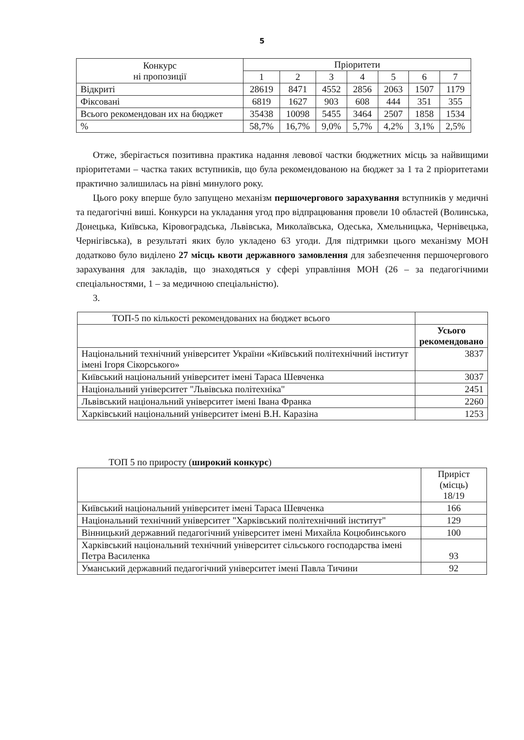5
| Конкурс ні пропозиції | Пріоритети | | | | | | |
| --- | --- | --- | --- | --- | --- | --- | --- |
| | 1 | 2 | 3 | 4 | 5 | 6 | 7 |
| Відкриті | 28619 | 8471 | 4552 | 2856 | 2063 | 1507 | 1179 |
| Фіксовані | 6819 | 1627 | 903 | 608 | 444 | 351 | 355 |
| Всього рекомендован их на бюджет | 35438 | 10098 | 5455 | 3464 | 2507 | 1858 | 1534 |
| % | 58,7% | 16,7% | 9,0% | 5,7% | 4,2% | 3,1% | 2,5% |
Отже, зберігається позитивна практика надання левової частки бюджетних місць за найвищими пріоритетами – частка таких вступників, що була рекомендованою на бюджет за 1 та 2 пріоритетами практично залишилась на рівні минулого року.
Цього року вперше було запущено механізм першочергового зарахування вступників у медичні та педагогічні виші. Конкурси на укладання угод про відпрацювання провели 10 областей (Волинська, Донецька, Київська, Кіровоградська, Львівська, Миколаївська, Одеська, Хмельницька, Чернівецька, Чернігівська), в результаті яких було укладено 63 угоди. Для підтримки цього механізму МОН додатково було виділено 27 місць квоти державного замовлення для забезпечення першочергового зарахування для закладів, що знаходяться у сфері управління МОН (26 – за педагогічними спеціальностями, 1 – за медичною спеціальністю).
3.
| ТОП-5 по кількості рекомендованих на бюджет всього | |
| | Усього рекомендовано |
| Національний технічний університет України «Київський політехнічний інститут імені Ігоря Сікорського» | 3837 |
| Київський національний університет імені Тараса Шевченка | 3037 |
| Національний університет "Львівська політехніка" | 2451 |
| Львівський національний університет імені Івана Франка | 2260 |
| Харківський національний університет імені В.Н. Каразіна | 1253 |
ТОП 5 по приросту (широкий конкурс)
| | Приріст (місць) 18/19 |
| Київський національний університет імені Тараса Шевченка | 166 |
| Національний технічний університет "Харківський політехнічний інститут" | 129 |
| Вінницький державний педагогічний університет імені Михайла Коцюбинського | 100 |
| Харківський національний технічний університет сільського господарства імені Петра Василенка | 93 |
| Уманський державний педагогічний університет імені Павла Тичини | 92 |